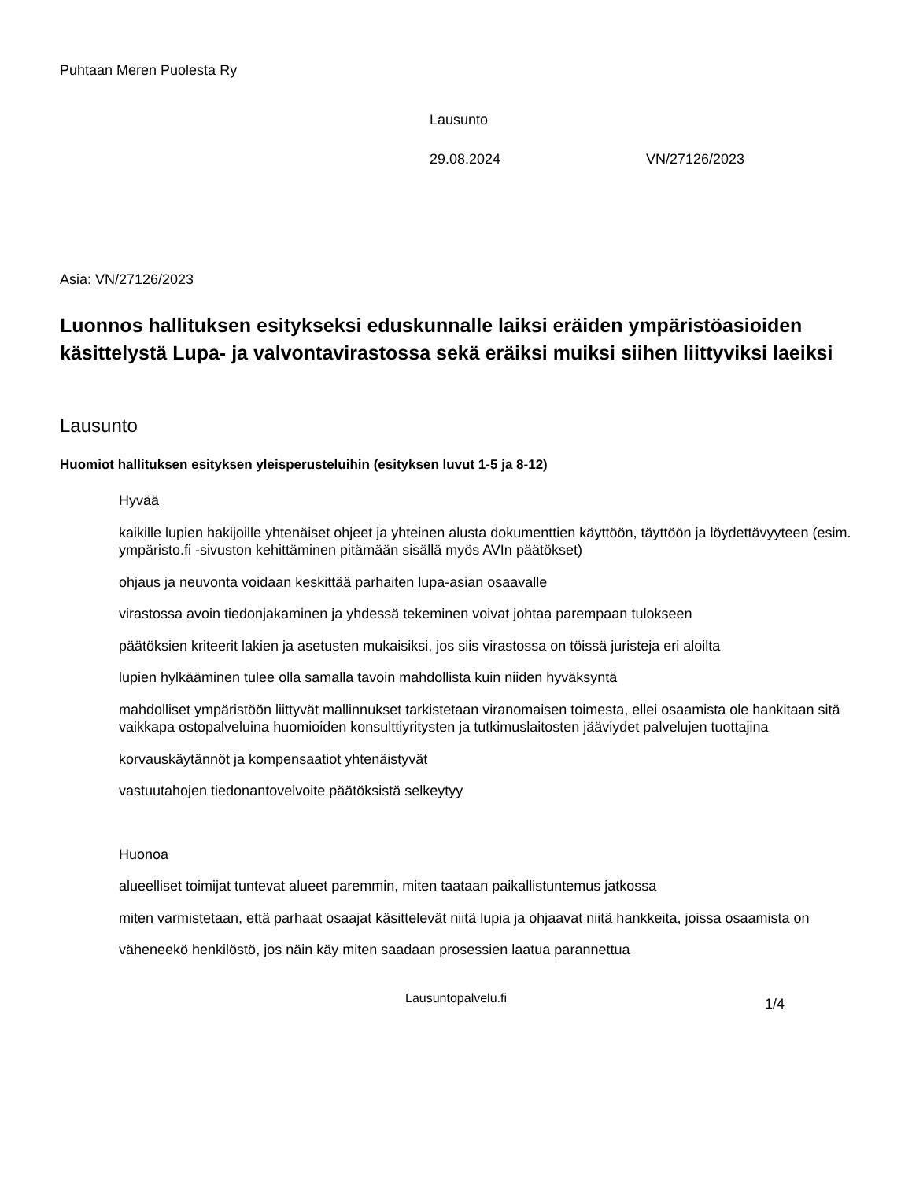Puhtaan Meren Puolesta Ry
Lausunto
29.08.2024 VN/27126/2023
Asia: VN/27126/2023
Luonnos hallituksen esitykseksi eduskunnalle laiksi eräiden ympäristöasioiden käsittelystä Lupa- ja valvontavirastossa sekä eräiksi muiksi siihen liittyviksi laeiksi
Lausunto
Huomiot hallituksen esityksen yleisperusteluihin (esityksen luvut 1-5 ja 8-12)
Hyvää
kaikille lupien hakijoille yhtenäiset ohjeet ja yhteinen alusta dokumenttien käyttöön, täyttöön ja löydettävyyteen (esim. ympäristo.fi -sivuston kehittäminen pitämään sisällä myös AVIn päätökset)
ohjaus ja neuvonta voidaan keskittää parhaiten lupa-asian osaavalle
virastossa avoin tiedonjakaminen ja yhdessä tekeminen voivat johtaa parempaan tulokseen
päätöksien kriteerit lakien ja asetusten mukaisiksi, jos siis virastossa on töissä juristeja eri aloilta
lupien hylkääminen tulee olla samalla tavoin mahdollista kuin niiden hyväksyntä
mahdolliset ympäristöön liittyvät mallinnukset tarkistetaan viranomaisen toimesta, ellei osaamista ole hankitaan sitä vaikkapa ostopalveluina huomioiden konsulttiyritysten ja tutkimuslaitosten jääviydet palvelujen tuottajina
korvauskäytännöt ja kompensaatiot yhtenäistyvät
vastuutahojen tiedonantovelvoite päätöksistä selkeytyy
Huonoa
alueelliset toimijat tuntevat alueet paremmin, miten taataan paikallistuntemus jatkossa
miten varmistetaan, että parhaat osaajat käsittelevät niitä lupia ja ohjaavat niitä hankkeita, joissa osaamista on
väheneekö henkilöstö, jos näin käy miten saadaan prosessien laatua parannettua
Lausuntopalvelu.fi 1/4